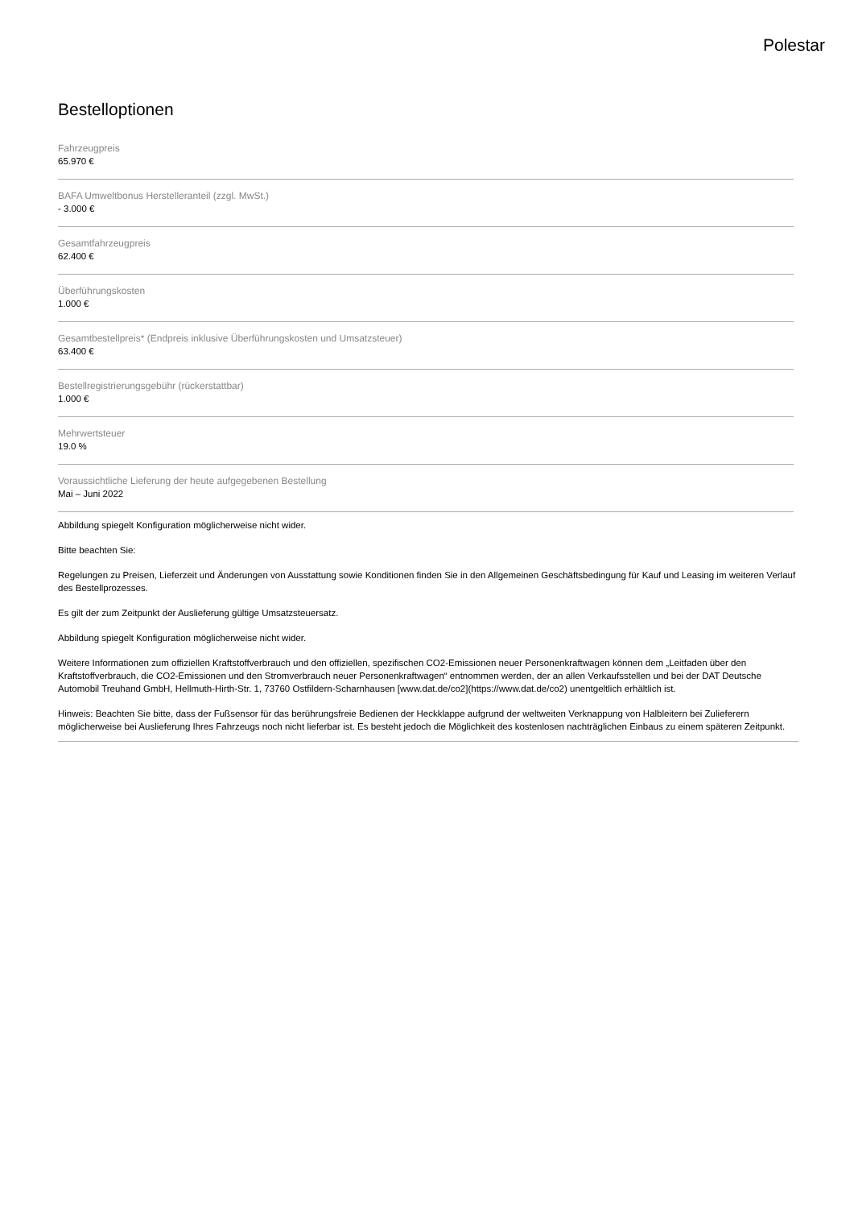Polestar
Bestelloptionen
Fahrzeugpreis
65.970 €
BAFA Umweltbonus Herstelleranteil (zzgl. MwSt.)
- 3.000 €
Gesamtfahrzeugpreis
62.400 €
Überführungskosten
1.000 €
Gesamtbestellpreis* (Endpreis inklusive Überführungskosten und Umsatzsteuer)
63.400 €
Bestellregistrierungsgebühr (rückerstattbar)
1.000 €
Mehrwertsteuer
19.0 %
Voraussichtliche Lieferung der heute aufgegebenen Bestellung
Mai – Juni 2022
Abbildung spiegelt Konfiguration möglicherweise nicht wider.
Bitte beachten Sie:
Regelungen zu Preisen, Lieferzeit und Änderungen von Ausstattung sowie Konditionen finden Sie in den Allgemeinen Geschäftsbedingung für Kauf und Leasing im weiteren Verlauf des Bestellprozesses.
Es gilt der zum Zeitpunkt der Auslieferung gültige Umsatzsteuersatz.
Abbildung spiegelt Konfiguration möglicherweise nicht wider.
Weitere Informationen zum offiziellen Kraftstoffverbrauch und den offiziellen, spezifischen CO2-Emissionen neuer Personenkraftwagen können dem „Leitfaden über den Kraftstoffverbrauch, die CO2-Emissionen und den Stromverbrauch neuer Personenkraftwagen“ entnommen werden, der an allen Verkaufsstellen und bei der DAT Deutsche Automobil Treuhand GmbH, Hellmuth-Hirth-Str. 1, 73760 Ostfildern-Scharnhausen [www.dat.de/co2](https://www.dat.de/co2) unentgeltlich erhältlich ist.
Hinweis: Beachten Sie bitte, dass der Fußsensor für das berührungsfreie Bedienen der Heckklappe aufgrund der weltweiten Verknappung von Halbleitern bei Zulieferern möglicherweise bei Auslieferung Ihres Fahrzeugs noch nicht lieferbar ist. Es besteht jedoch die Möglichkeit des kostenlosen nachträglichen Einbaus zu einem späteren Zeitpunkt.